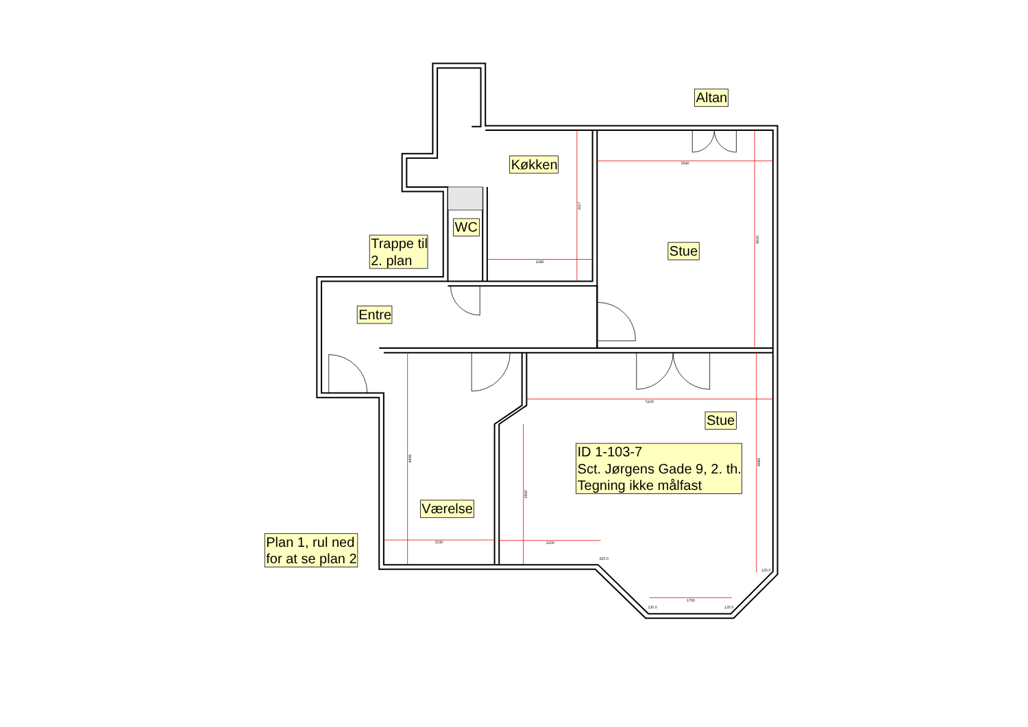3640
3117
2180
4510
5100
4400
2310
2920
2100
4560
1700
225.0
135.0
135.0
135.0
Altan
Køkken
WC
Trappe til
2. plan
Stue
Entre
Stue
ID 1-103-7
Sct. Jørgens Gade 9, 2. th.
Tegning ikke målfast
Værelse
Plan 1, rul ned
for at se plan 2